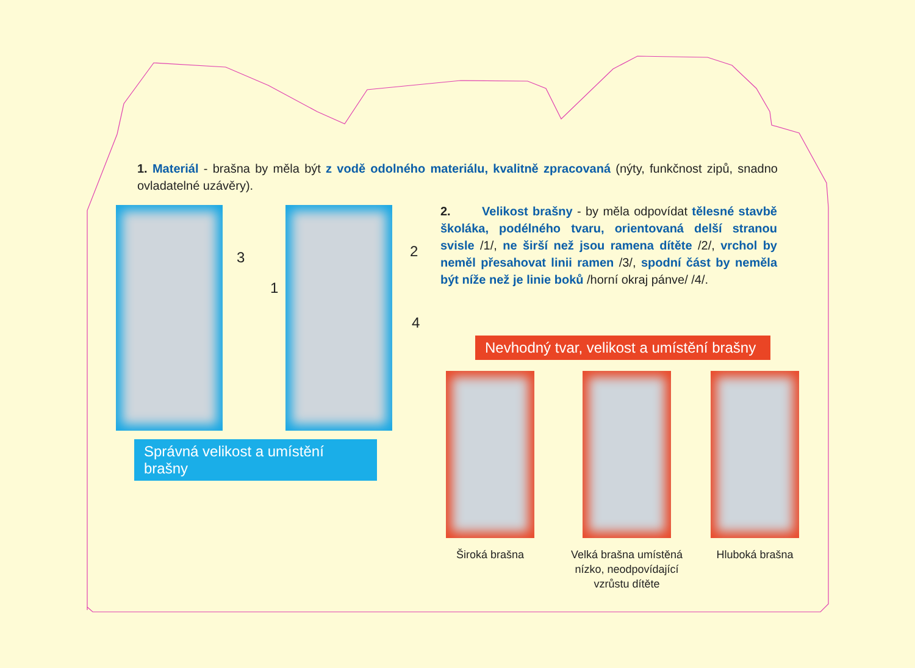1. Materiál - brašna by měla být z vodě odolného materiálu, kvalitně zpracovaná (nýty, funkčnost zipů, snadno ovladatelné uzávěry).
3
1
2
4
Správná velikost a umístění brašny
2. Velikost brašny - by měla odpovídat tělesné stavbě školáka, podélného tvaru, orientovaná delší stranou svisle /1/, ne širší než jsou ramena dítěte /2/, vrchol by neměl přesahovat linii ramen /3/, spodní část by neměla být níže než je linie boků /horní okraj pánve/ /4/.
Nevhodný tvar, velikost a umístění brašny
Široká brašna
Velká brašna umístěná nízko, neodpovídající vzrůstu dítěte
Hluboká brašna